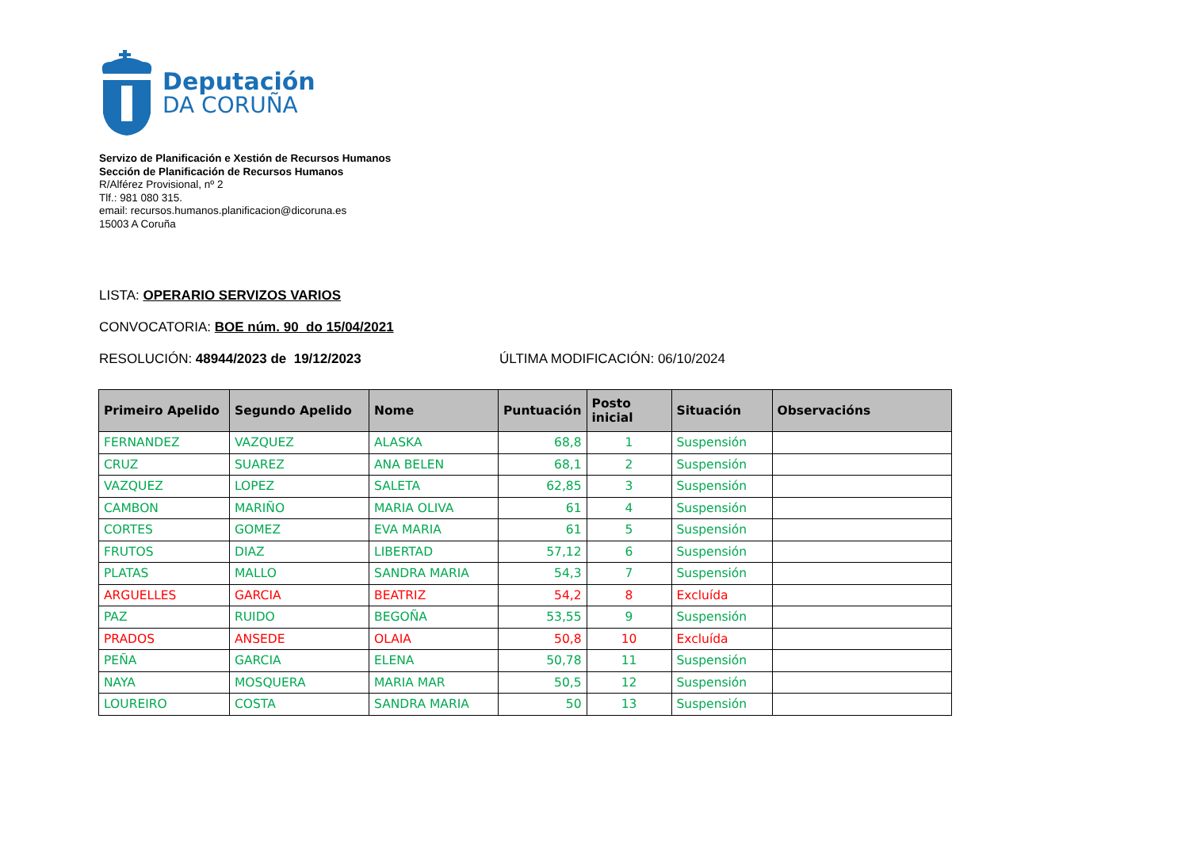Deputación
DA CORUÑA
Servizo de Planificación e Xestión de Recursos Humanos
Sección de Planificación de Recursos Humanos
R/Alférez Provisional, nº 2
Tlf.: 981 080 315.
email: recursos.humanos.planificacion@dicoruna.es
15003 A Coruña
LISTA: OPERARIO SERVIZOS VARIOS
CONVOCATORIA: BOE núm. 90 do 15/04/2021
RESOLUCIÓN: 48944/2023 de 19/12/2023 ÚLTIMA MODIFICACIÓN: 06/10/2024
| Primeiro Apelido | Segundo Apelido | Nome | Puntuación | Posto inicial | Situación | Observacións |
| --- | --- | --- | --- | --- | --- | --- |
| FERNANDEZ | VAZQUEZ | ALASKA | 68,8 | 1 | Suspensión | |
| CRUZ | SUAREZ | ANA BELEN | 68,1 | 2 | Suspensión | |
| VAZQUEZ | LOPEZ | SALETA | 62,85 | 3 | Suspensión | |
| CAMBON | MARIÑO | MARIA OLIVA | 61 | 4 | Suspensión | |
| CORTES | GOMEZ | EVA MARIA | 61 | 5 | Suspensión | |
| FRUTOS | DIAZ | LIBERTAD | 57,12 | 6 | Suspensión | |
| PLATAS | MALLO | SANDRA MARIA | 54,3 | 7 | Suspensión | |
| ARGUELLES | GARCIA | BEATRIZ | 54,2 | 8 | Excluída | |
| PAZ | RUIDO | BEGOÑA | 53,55 | 9 | Suspensión | |
| PRADOS | ANSEDE | OLAIA | 50,8 | 10 | Excluída | |
| PEÑA | GARCIA | ELENA | 50,78 | 11 | Suspensión | |
| NAYA | MOSQUERA | MARIA MAR | 50,5 | 12 | Suspensión | |
| LOUREIRO | COSTA | SANDRA MARIA | 50 | 13 | Suspensión | |